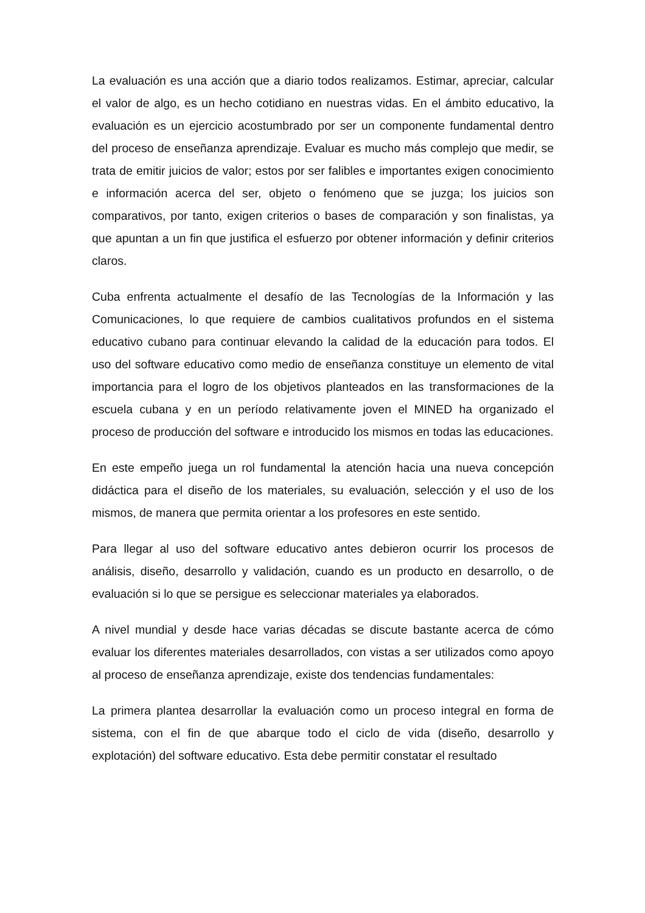La evaluación es una acción que a diario todos realizamos. Estimar, apreciar, calcular el valor de algo, es un hecho cotidiano en nuestras vidas. En el ámbito educativo, la evaluación es un ejercicio acostumbrado por ser un componente fundamental dentro del proceso de enseñanza aprendizaje. Evaluar es mucho más complejo que medir, se trata de emitir juicios de valor; estos por ser falibles e importantes exigen conocimiento e información acerca del ser, objeto o fenómeno que se juzga; los juicios son comparativos, por tanto, exigen criterios o bases de comparación y son finalistas, ya que apuntan a un fin que justifica el esfuerzo por obtener información y definir criterios claros.
Cuba enfrenta actualmente el desafío de las Tecnologías de la Información y las Comunicaciones, lo que requiere de cambios cualitativos profundos en el sistema educativo cubano para continuar elevando la calidad de la educación para todos. El uso del software educativo como medio de enseñanza constituye un elemento de vital importancia para el logro de los objetivos planteados en las transformaciones de la escuela cubana y en un período relativamente joven el MINED ha organizado el proceso de producción del software e introducido los mismos en todas las educaciones.
En este empeño juega un rol fundamental la atención hacia una nueva concepción didáctica para el diseño de los materiales, su evaluación, selección y el uso de los mismos, de manera que permita orientar a los profesores en este sentido.
Para llegar al uso del software educativo antes debieron ocurrir los procesos de análisis, diseño, desarrollo y validación, cuando es un producto en desarrollo, o de evaluación si lo que se persigue es seleccionar materiales ya elaborados.
A nivel mundial y desde hace varias décadas se discute bastante acerca de cómo evaluar los diferentes materiales desarrollados, con vistas a ser utilizados como apoyo al proceso de enseñanza aprendizaje, existe dos tendencias fundamentales:
La primera plantea desarrollar la evaluación como un proceso integral en forma de sistema, con el fin de que abarque todo el ciclo de vida (diseño, desarrollo y explotación) del software educativo. Esta debe permitir constatar el resultado